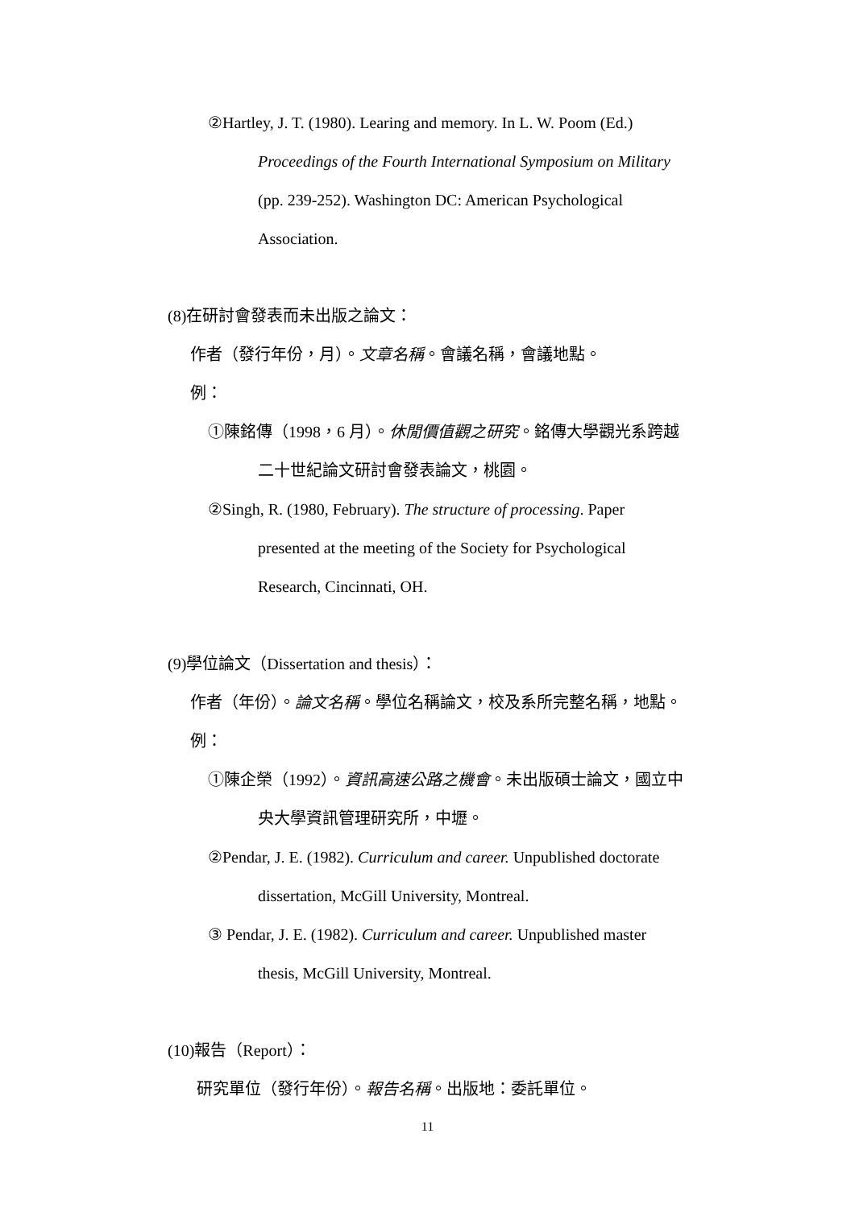②Hartley, J. T. (1980). Learing and memory. In L. W. Poom (Ed.)
Proceedings of the Fourth International Symposium on Military
(pp. 239-252). Washington DC: American Psychological
Association.
(8)在研討會發表而未出版之論文：
作者（發行年份，月）。文章名稱。會議名稱，會議地點。
例：
①陳銘傳（1998，6 月）。休閒價值觀之研究。銘傳大學觀光系跨越
二十世紀論文研討會發表論文，桃園。
②Singh, R. (1980, February). The structure of processing. Paper
presented at the meeting of the Society for Psychological
Research, Cincinnati, OH.
(9)學位論文（Dissertation and thesis）：
作者（年份）。論文名稱。學位名稱論文，校及系所完整名稱，地點。
例：
①陳企榮（1992）。資訊高速公路之機會。未出版碩士論文，國立中
央大學資訊管理研究所，中壢。
②Pendar, J. E. (1982). Curriculum and career. Unpublished doctorate
dissertation, McGill University, Montreal.
③ Pendar, J. E. (1982). Curriculum and career. Unpublished master
thesis, McGill University, Montreal.
(10)報告（Report）：
研究單位（發行年份）。報告名稱。出版地：委託單位。
11